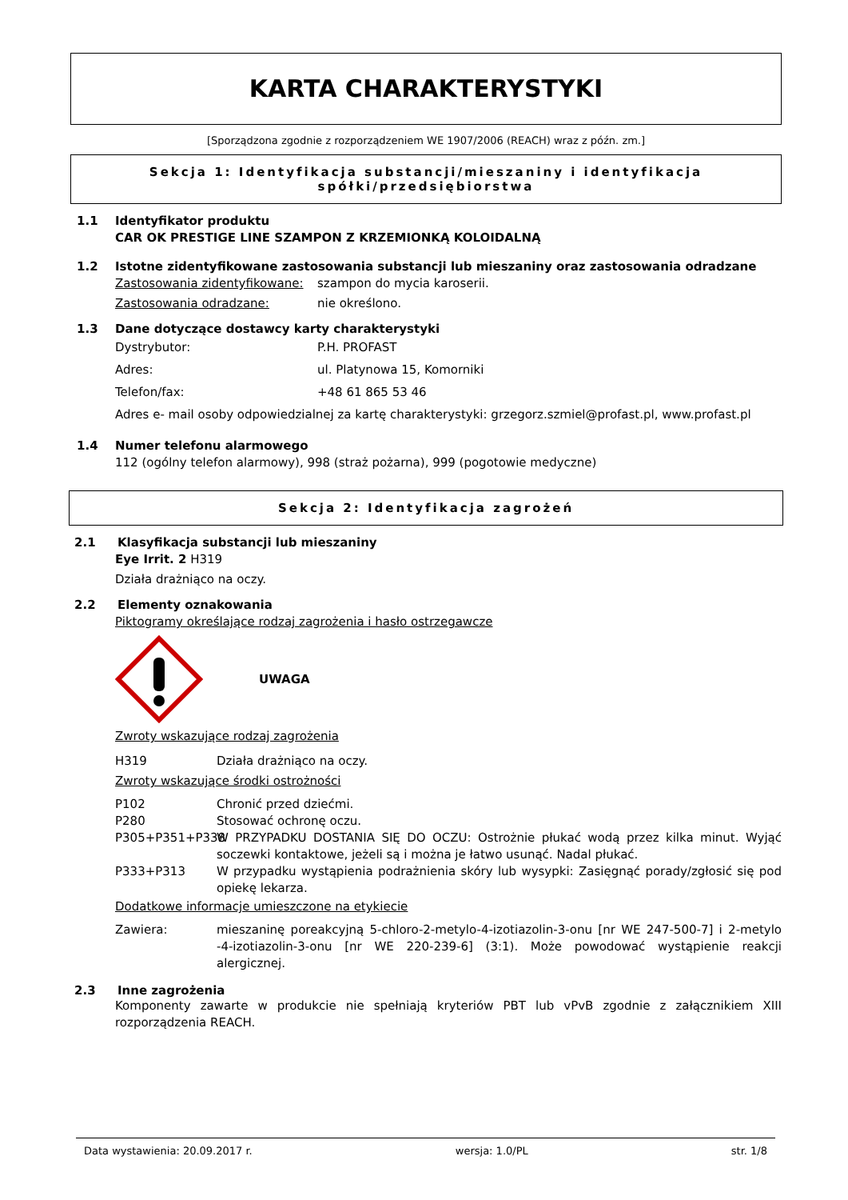KARTA CHARAKTERYSTYKI
[Sporządzona zgodnie z rozporządzeniem WE 1907/2006 (REACH) wraz z późn. zm.]
Sekcja 1: Identyfikacja substancji/mieszaniny i identyfikacja spółki/przedsiębiorstwa
1.1 Identyfikator produktu
CAR OK PRESTIGE LINE SZAMPON Z KRZEMIONKĄ KOLOIDALNĄ
1.2 Istotne zidentyfikowane zastosowania substancji lub mieszaniny oraz zastosowania odradzane
Zastosowania zidentyfikowane: szampon do mycia karoserii.
Zastosowania odradzane: nie określono.
1.3 Dane dotyczące dostawcy karty charakterystyki
Dystrybutor: P.H. PROFAST
Adres: ul. Platynowa 15, Komorniki
Telefon/fax: +48 61 865 53 46
Adres e- mail osoby odpowiedzialnej za kartę charakterystyki: grzegorz.szmiel@profast.pl, www.profast.pl
1.4 Numer telefonu alarmowego
112 (ogólny telefon alarmowy), 998 (straż pożarna), 999 (pogotowie medyczne)
Sekcja 2: Identyfikacja zagrożeń
2.1 Klasyfikacja substancji lub mieszaniny
Eye Irrit. 2 H319
Działa drażniąco na oczy.
2.2 Elementy oznakowania
Piktogramy określające rodzaj zagrożenia i hasło ostrzegawcze
UWAGA
Zwroty wskazujące rodzaj zagrożenia
H319 Działa drażniąco na oczy.
Zwroty wskazujące środki ostrożności
P102 Chronić przed dziećmi.
P280 Stosować ochronę oczu.
P305+P351+P338 W PRZYPADKU DOSTANIA SIĘ DO OCZU: Ostrożnie płukać wodą przez kilka minut. Wyjąć soczewki kontaktowe, jeżeli są i można je łatwo usunąć. Nadal płukać.
P333+P313 W przypadku wystąpienia podrażnienia skóry lub wysypki: Zasięgnąć porady/zgłosić się pod opiekę lekarza.
Dodatkowe informacje umieszczone na etykiecie
Zawiera: mieszaninę poreakcyjną 5-chloro-2-metylo-4-izotiazolin-3-onu [nr WE 247-500-7] i 2-metylo -4-izotiazolin-3-onu [nr WE 220-239-6] (3:1). Może powodować wystąpienie reakcji alergicznej.
2.3 Inne zagrożenia
Komponenty zawarte w produkcie nie spełniają kryteriów PBT lub vPvB zgodnie z załącznikiem XIII rozporządzenia REACH.
Data wystawienia: 20.09.2017 r. wersja: 1.0/PL str. 1/8